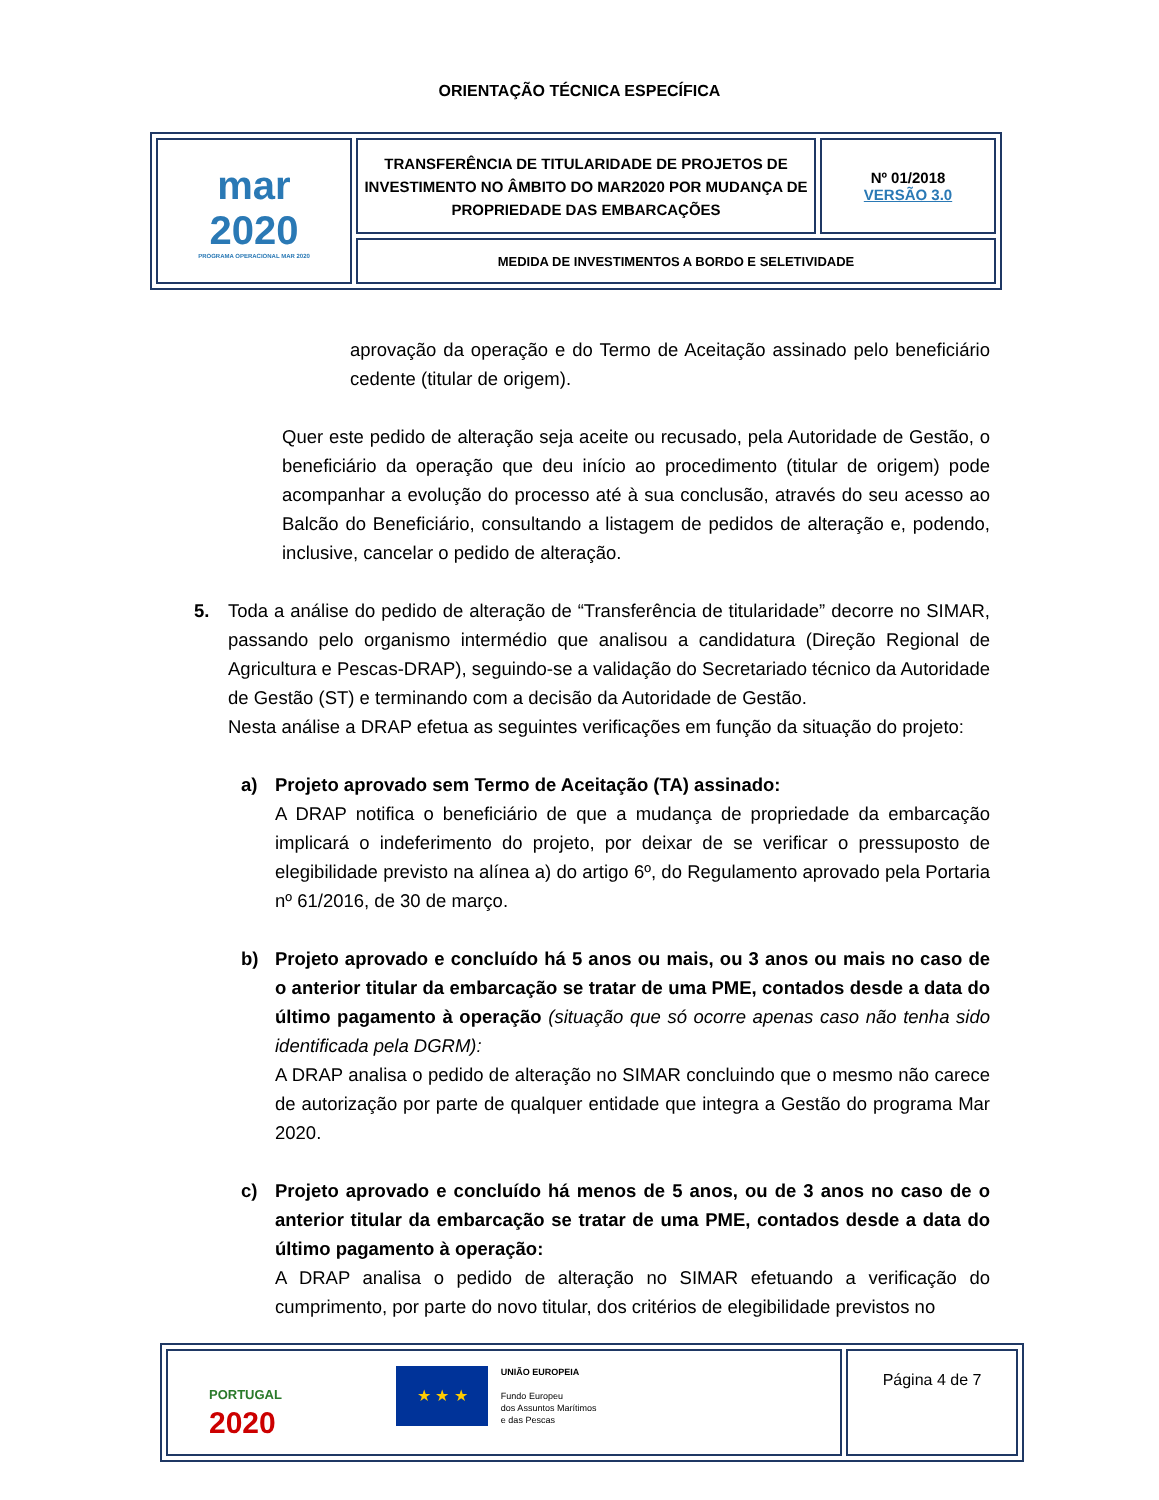ORIENTAÇÃO TÉCNICA ESPECÍFICA
| mar 2020 PROGRAMA OPERACIONAL MAR 2020 | TRANSFERÊNCIA DE TITULARIDADE DE PROJETOS DE INVESTIMENTO NO ÂMBITO DO MAR2020 POR MUDANÇA DE PROPRIEDADE DAS EMBARCAÇÕES | Nº 01/2018 VERSÃO 3.0 |
| | MEDIDA DE INVESTIMENTOS A BORDO E SELETIVIDADE | |
aprovação da operação e do Termo de Aceitação assinado pelo beneficiário cedente (titular de origem).
Quer este pedido de alteração seja aceite ou recusado, pela Autoridade de Gestão, o beneficiário da operação que deu início ao procedimento (titular de origem) pode acompanhar a evolução do processo até à sua conclusão, através do seu acesso ao Balcão do Beneficiário, consultando a listagem de pedidos de alteração e, podendo, inclusive, cancelar o pedido de alteração.
5. Toda a análise do pedido de alteração de “Transferência de titularidade” decorre no SIMAR, passando pelo organismo intermédio que analisou a candidatura (Direção Regional de Agricultura e Pescas-DRAP), seguindo-se a validação do Secretariado técnico da Autoridade de Gestão (ST) e terminando com a decisão da Autoridade de Gestão.
Nesta análise a DRAP efetua as seguintes verificações em função da situação do projeto:
a) Projeto aprovado sem Termo de Aceitação (TA) assinado:
A DRAP notifica o beneficiário de que a mudança de propriedade da embarcação implicará o indeferimento do projeto, por deixar de se verificar o pressuposto de elegibilidade previsto na alínea a) do artigo 6º, do Regulamento aprovado pela Portaria nº 61/2016, de 30 de março.
b) Projeto aprovado e concluído há 5 anos ou mais, ou 3 anos ou mais no caso de o anterior titular da embarcação se tratar de uma PME, contados desde a data do último pagamento à operação (situação que só ocorre apenas caso não tenha sido identificada pela DGRM):
A DRAP analisa o pedido de alteração no SIMAR concluindo que o mesmo não carece de autorização por parte de qualquer entidade que integra a Gestão do programa Mar 2020.
c) Projeto aprovado e concluído há menos de 5 anos, ou de 3 anos no caso de o anterior titular da embarcação se tratar de uma PME, contados desde a data do último pagamento à operação:
A DRAP analisa o pedido de alteração no SIMAR efetuando a verificação do cumprimento, por parte do novo titular, dos critérios de elegibilidade previstos no
| PORTUGAL 2020 ★ ★ ★ UNIÃO EUROPEIA Fundo Europeu dos Assuntos Marítimos e das Pescas | Página 4 de 7 |